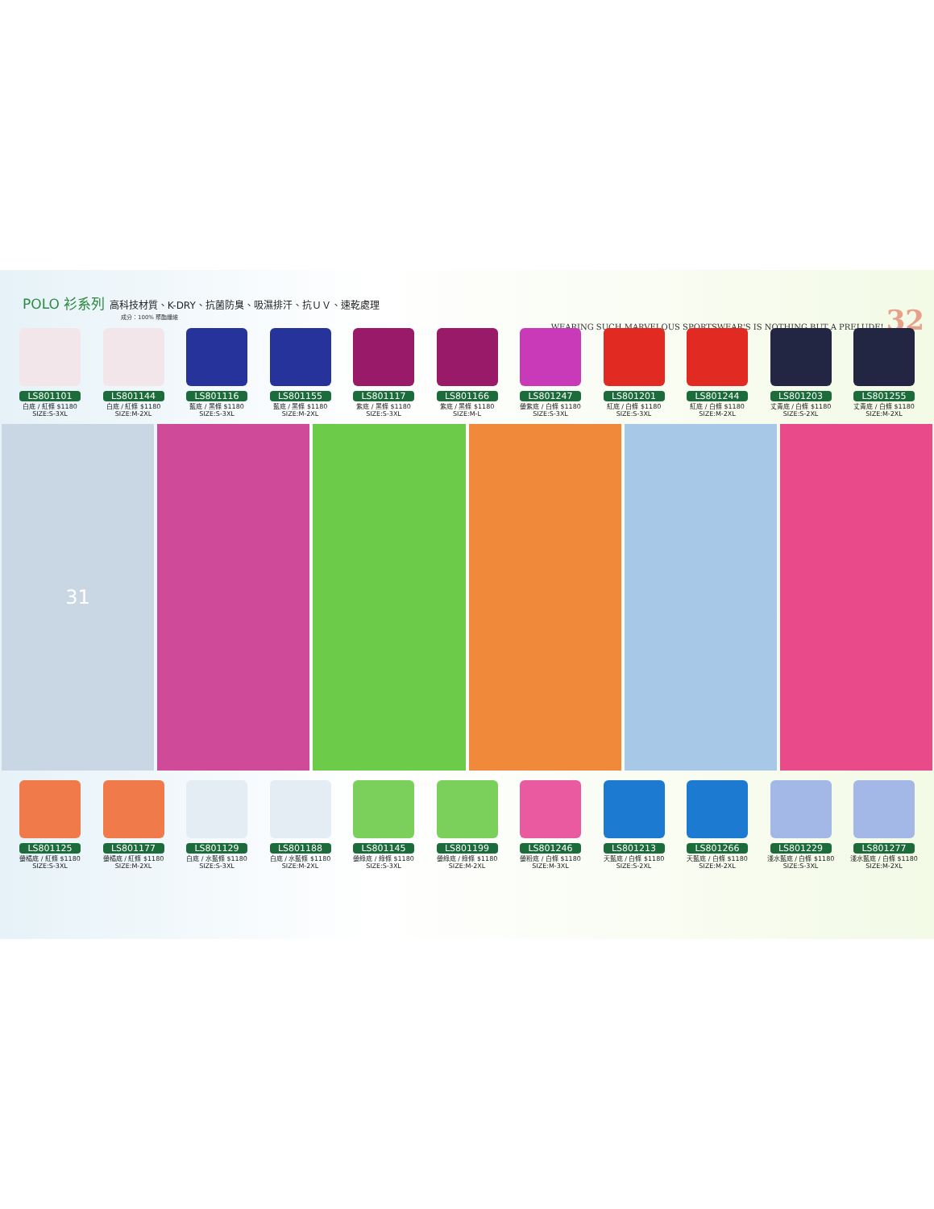POLO 衫系列 高科技材質、K-DRY、抗菌防臭、吸濕排汗、抗ＵＶ、速乾處理
成分：100% 聚酯纖維
WEARING SUCH MARVELOUS SPORTSWEAR'S IS NOTHING BUT A PRELUDE! 32
LS801101
白底 / 紅條 $1180
SIZE:S-3XL
LS801144
白底 / 紅條 $1180
SIZE:M-2XL
LS801116
藍底 / 黑條 $1180
SIZE:S-3XL
LS801155
藍底 / 黑條 $1180
SIZE:M-2XL
LS801117
紫底 / 黑條 $1180
SIZE:S-3XL
LS801166
紫底 / 黑條 $1180
SIZE:M-L
LS801247
螢紫底 / 白條 $1180
SIZE:S-3XL
LS801201
紅底 / 白條 $1180
SIZE:S-3XL
LS801244
紅底 / 白條 $1180
SIZE:M-2XL
LS801203
丈青底 / 白條 $1180
SIZE:S-2XL
LS801255
丈青底 / 白條 $1180
SIZE:M-2XL
31
LS801125
螢橘底 / 紅條 $1180
SIZE:S-3XL
LS801177
螢橘底 / 紅條 $1180
SIZE:M-2XL
LS801129
白底 / 水藍條 $1180
SIZE:S-3XL
LS801188
白底 / 水藍條 $1180
SIZE:M-2XL
LS801145
螢綠底 / 綠條 $1180
SIZE:S-3XL
LS801199
螢綠底 / 綠條 $1180
SIZE:M-2XL
LS801246
螢粉底 / 白條 $1180
SIZE:M-3XL
LS801213
天藍底 / 白條 $1180
SIZE:S-2XL
LS801266
天藍底 / 白條 $1180
SIZE:M-2XL
LS801229
淺水藍底 / 白條 $1180
SIZE:S-3XL
LS801277
淺水藍底 / 白條 $1180
SIZE:M-2XL